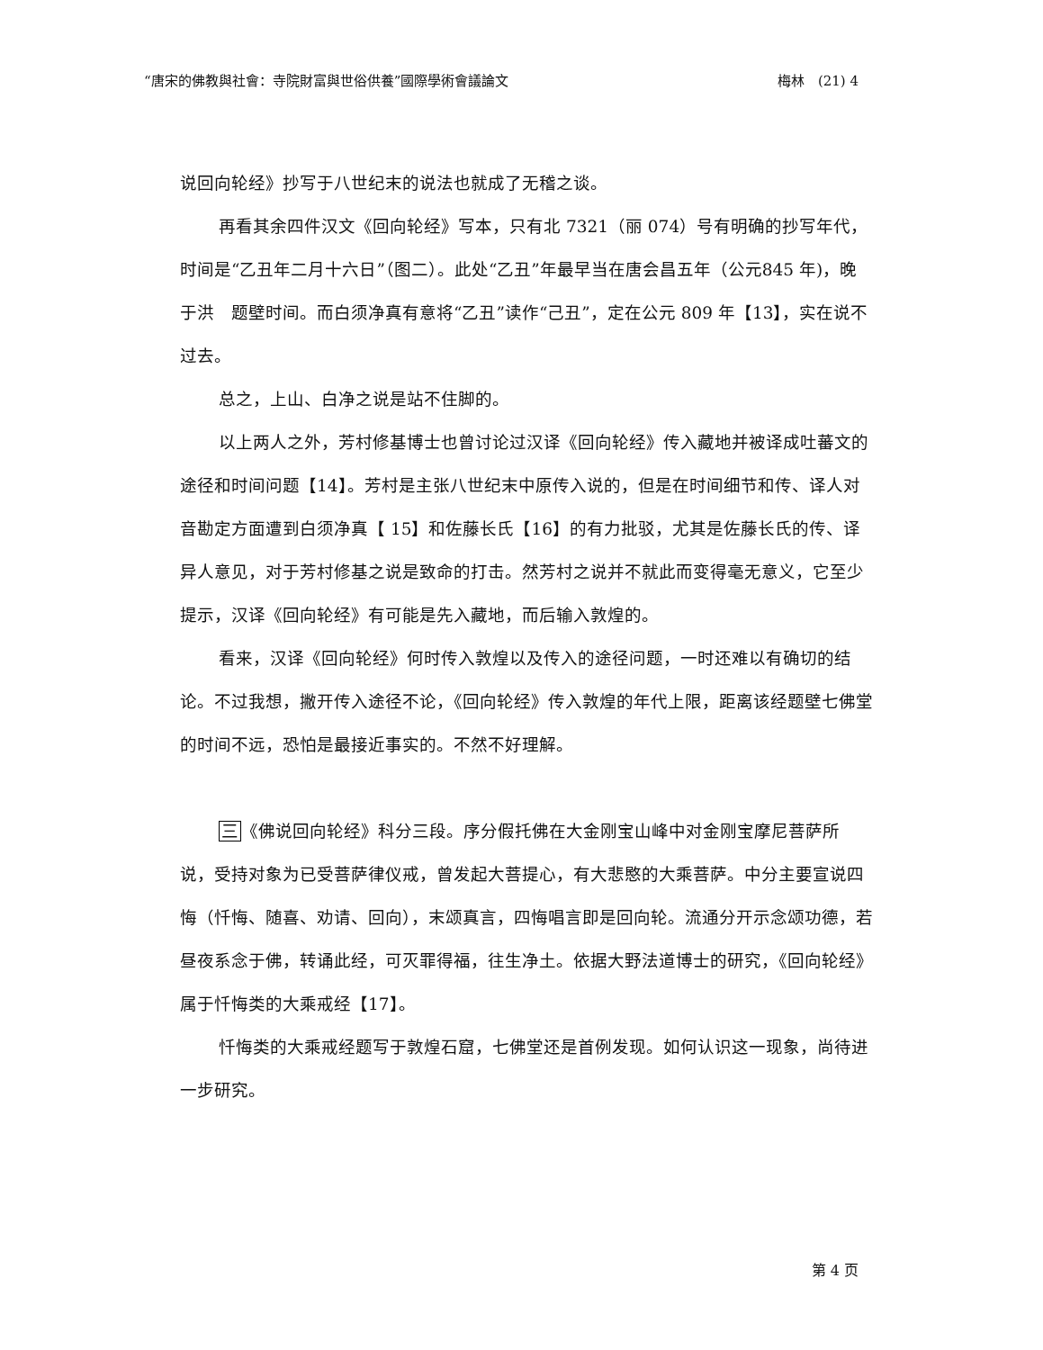“唐宋的佛教與社會：寺院財富與世俗供養”國際學術會議論文 梅林　(21) 4
说回向轮经》抄写于八世纪末的说法也就成了无稽之谈。
再看其余四件汉文《回向轮经》写本，只有北 7321（丽 074）号有明确的抄写年代，时间是“乙丑年二月十六日”（图二）。此处“乙丑”年最早当在唐会昌五年（公元845 年)，晚于洪　题壁时间。而白须净真有意将“乙丑”读作“己丑”，定在公元 809 年【13】，实在说不过去。
总之，上山、白净之说是站不住脚的。
以上两人之外，芳村修基博士也曾讨论过汉译《回向轮经》传入藏地并被译成吐蕃文的途径和时间问题【14】。芳村是主张八世纪末中原传入说的，但是在时间细节和传、译人对音勘定方面遭到白须净真【 15】和佐藤长氏【16】的有力批驳，尤其是佐藤长氏的传、译异人意见，对于芳村修基之说是致命的打击。然芳村之说并不就此而变得毫无意义，它至少提示，汉译《回向轮经》有可能是先入藏地，而后输入敦煌的。
看来，汉译《回向轮经》何时传入敦煌以及传入的途径问题，一时还难以有确切的结论。不过我想，撇开传入途径不论，《回向轮经》传入敦煌的年代上限，距离该经题壁七佛堂的时间不远，恐怕是最接近事实的。不然不好理解。
三《佛说回向轮经》科分三段。序分假托佛在大金刚宝山峰中对金刚宝摩尼菩萨所说，受持对象为已受菩萨律仪戒，曾发起大菩提心，有大悲愍的大乘菩萨。中分主要宣说四悔（忏悔、随喜、劝请、回向），末颂真言，四悔唱言即是回向轮。流通分开示念颂功德，若昼夜系念于佛，转诵此经，可灭罪得福，往生净土。依据大野法道博士的研究，《回向轮经》属于忏悔类的大乘戒经【17】。
忏悔类的大乘戒经题写于敦煌石窟，七佛堂还是首例发现。如何认识这一现象，尚待进一步研究。
第 4 页